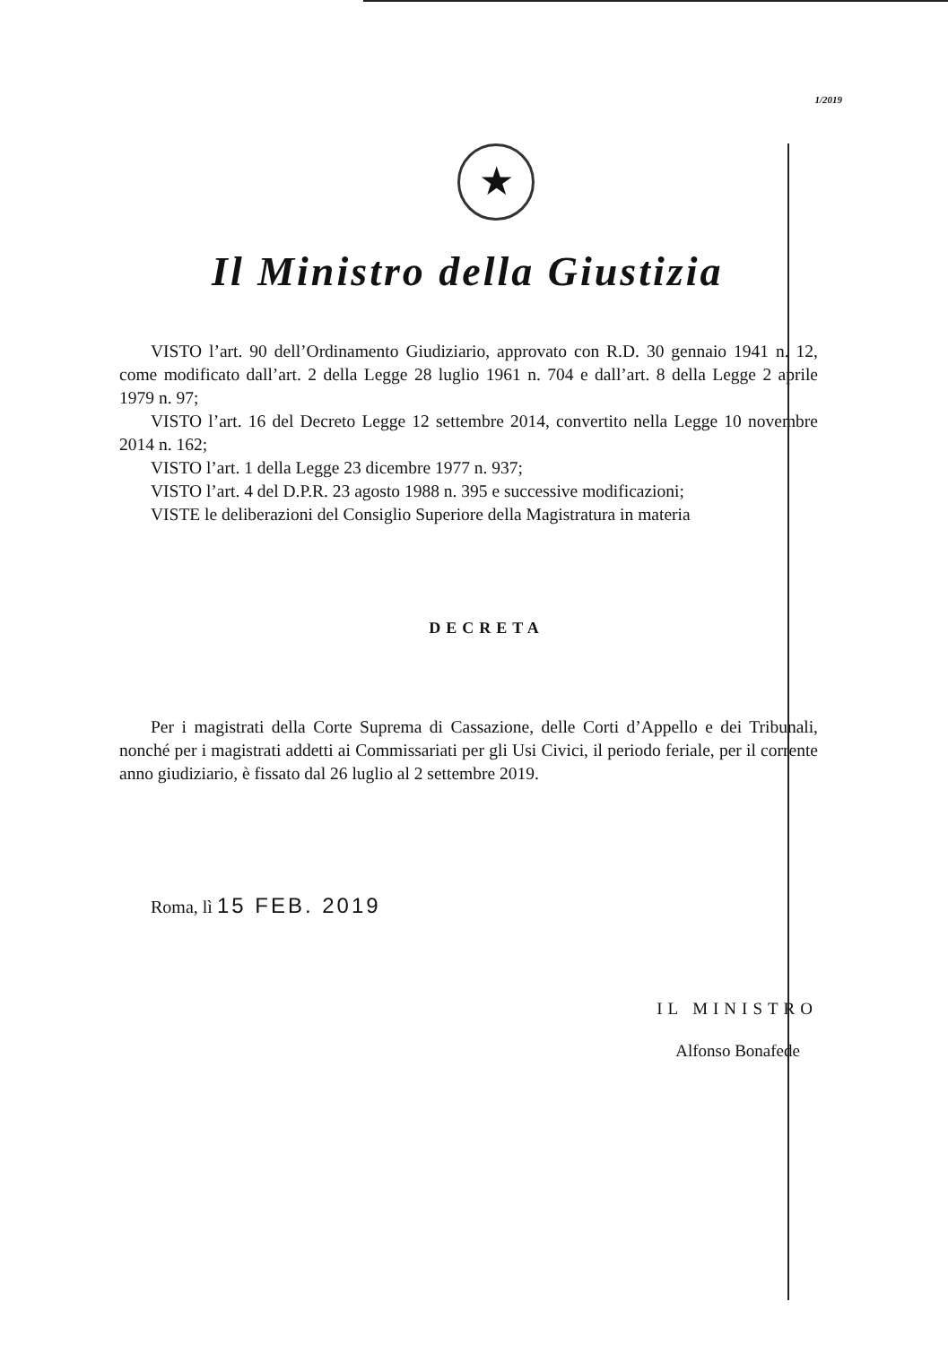1/2019
★
Il Ministro della Giustizia
VISTO l’art. 90 dell’Ordinamento Giudiziario, approvato con R.D. 30 gennaio 1941 n. 12, come modificato dall’art. 2 della Legge 28 luglio 1961 n. 704 e dall’art. 8 della Legge 2 aprile 1979 n. 97;
VISTO l’art. 16 del Decreto Legge 12 settembre 2014, convertito nella Legge 10 novembre 2014 n. 162;
VISTO l’art. 1 della Legge 23 dicembre 1977 n. 937;
VISTO l’art. 4 del D.P.R. 23 agosto 1988 n. 395 e successive modificazioni;
VISTE le deliberazioni del Consiglio Superiore della Magistratura in materia
DECRETA
Per i magistrati della Corte Suprema di Cassazione, delle Corti d’Appello e dei Tribunali, nonché per i magistrati addetti ai Commissariati per gli Usi Civici, il periodo feriale, per il corrente anno giudiziario, è fissato dal 26 luglio al 2 settembre 2019.
Roma, lì 15 FEB. 2019
IL MINISTRO
Alfonso Bonafede